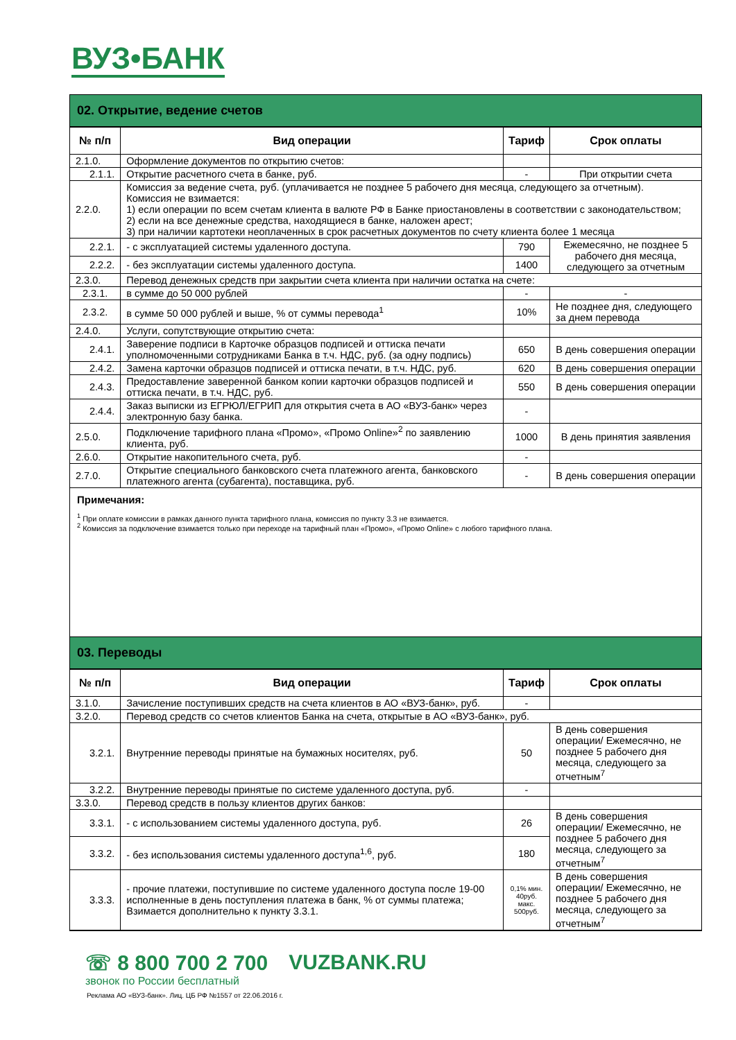ВУЗ•БАНК
02. Открытие, ведение счетов
| № п/п | Вид операции | Тариф | Срок оплаты |
| --- | --- | --- | --- |
| 2.1.0. | Оформление документов по открытию счетов: | | |
| 2.1.1. | Открытие расчетного счета в банке, руб. | - | При открытии счета |
| 2.2.0. | Комиссия за ведение счета, руб. (уплачивается не позднее 5 рабочего дня месяца, следующего за отчетным). Комиссия не взимается: 1) если операции по всем счетам клиента в валюте РФ в Банке приостановлены в соответствии с законодательством; 2) если на все денежные средства, находящиеся в банке, наложен арест; 3) при наличии картотеки неоплаченных в срок расчетных документов по счету клиента более 1 месяца | | |
| 2.2.1. | - с эксплуатацией системы удаленного доступа. | 790 | Ежемесячно, не позднее 5 рабочего дня месяца, следующего за отчетным |
| 2.2.2. | - без эксплуатации системы удаленного доступа. | 1400 | |
| 2.3.0. | Перевод денежных средств при закрытии счета клиента при наличии остатка на счете: | | |
| 2.3.1. | в сумме до 50 000 рублей | - | - |
| 2.3.2. | в сумме 50 000 рублей и выше, % от суммы перевода<sup>1</sup> | 10% | Не позднее дня, следующего за днем перевода |
| 2.4.0. | Услуги, сопутствующие открытию счета: | | |
| 2.4.1. | Заверение подписи в Карточке образцов подписей и оттиска печати уполномоченными сотрудниками Банка в т.ч. НДС, руб. (за одну подпись) | 650 | В день совершения операции |
| 2.4.2. | Замена карточки образцов подписей и оттиска печати, в т.ч. НДС, руб. | 620 | В день совершения операции |
| 2.4.3. | Предоставление заверенной банком копии карточки образцов подписей и оттиска печати, в т.ч. НДС, руб. | 550 | В день совершения операции |
| 2.4.4. | Заказ выписки из ЕГРЮЛ/ЕГРИП для открытия счета в АО «ВУЗ-банк» через электронную базу банка. | - | |
| 2.5.0. | Подключение тарифного плана «Промо», «Промо Online»<sup>2</sup> по заявлению клиента, руб. | 1000 | В день принятия заявления |
| 2.6.0. | Открытие накопительного счета, руб. | - | |
| 2.7.0. | Открытие специального банковского счета платежного агента, банковского платежного агента (субагента), поставщика, руб. | - | В день совершения операции |
Примечания:
<sup>1</sup> При оплате комиссии в рамках данного пункта тарифного плана, комиссия по пункту 3.3 не взимается.
<sup>2</sup> Комиссия за подключение взимается только при переходе на тарифный план «Промо», «Промо Online» с любого тарифного плана.
03. Переводы
| № п/п | Вид операции | Тариф | Срок оплаты |
| --- | --- | --- | --- |
| 3.1.0. | Зачисление поступивших средств на счета клиентов в АО «ВУЗ-банк», руб. | - | |
| 3.2.0. | Перевод средств со счетов клиентов Банка на счета, открытые в АО «ВУЗ-банк», руб. | | |
| 3.2.1. | Внутренние переводы принятые на бумажных носителях, руб. | 50 | В день совершения операции/ Ежемесячно, не позднее 5 рабочего дня месяца, следующего за отчетным<sup>7</sup> |
| 3.2.2. | Внутренние переводы принятые по системе удаленного доступа, руб. | - | |
| 3.3.0. | Перевод средств в пользу клиентов других банков: | | |
| 3.3.1. | - с использованием системы удаленного доступа, руб. | 26 | В день совершения операции/ Ежемесячно, не позднее 5 рабочего дня месяца, следующего за отчетным<sup>7</sup> |
| 3.3.2. | - без использования системы удаленного доступа<sup>1,6</sup>, руб. | 180 | |
| 3.3.3. | - прочие платежи, поступившие по системе удаленного доступа после 19-00 исполненные в день поступления платежа в банк, % от суммы платежа; Взимается дополнительно к пункту 3.3.1. | 0,1% мин. 40руб. макс. 500руб. | В день совершения операции/ Ежемесячно, не позднее 5 рабочего дня месяца, следующего за отчетным<sup>7</sup> |
☏ 8 800 700 2 700
звонок по России бесплатный
VUZBANK.RU
Реклама АО «ВУЗ-банк». Лиц. ЦБ РФ №1557 от 22.06.2016 г.